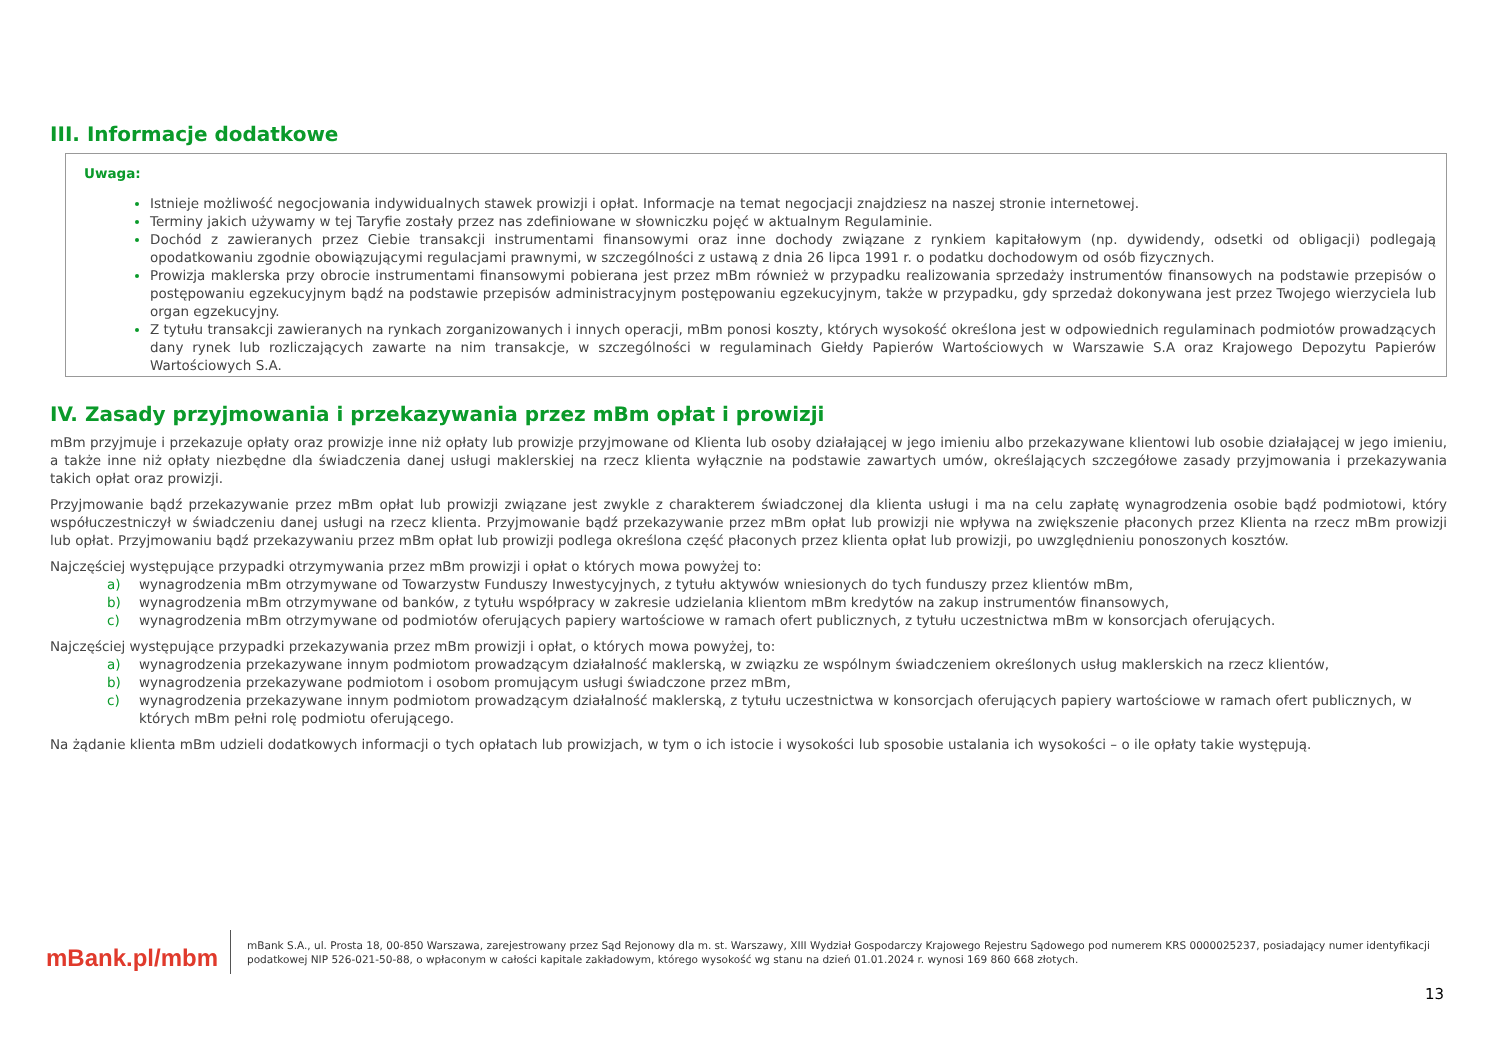III. Informacje dodatkowe
Uwaga:
Istnieje możliwość negocjowania indywidualnych stawek prowizji i opłat. Informacje na temat negocjacji znajdziesz na naszej stronie internetowej.
Terminy jakich używamy w tej Taryfie zostały przez nas zdefiniowane w słowniczku pojęć w aktualnym Regulaminie.
Dochód z zawieranych przez Ciebie transakcji instrumentami finansowymi oraz inne dochody związane z rynkiem kapitałowym (np. dywidendy, odsetki od obligacji) podlegają opodatkowaniu zgodnie obowiązującymi regulacjami prawnymi, w szczególności z ustawą z dnia 26 lipca 1991 r. o podatku dochodowym od osób fizycznych.
Prowizja maklerska przy obrocie instrumentami finansowymi pobierana jest przez mBm również w przypadku realizowania sprzedaży instrumentów finansowych na podstawie przepisów o postępowaniu egzekucyjnym bądź na podstawie przepisów administracyjnym postępowaniu egzekucyjnym, także w przypadku, gdy sprzedaż dokonywana jest przez Twojego wierzyciela lub organ egzekucyjny.
Z tytułu transakcji zawieranych na rynkach zorganizowanych i innych operacji, mBm ponosi koszty, których wysokość określona jest w odpowiednich regulaminach podmiotów prowadzących dany rynek lub rozliczających zawarte na nim transakcje, w szczególności w regulaminach Giełdy Papierów Wartościowych w Warszawie S.A oraz Krajowego Depozytu Papierów Wartościowych S.A.
IV. Zasady przyjmowania i przekazywania przez mBm opłat i prowizji
mBm przyjmuje i przekazuje opłaty oraz prowizje inne niż opłaty lub prowizje przyjmowane od Klienta lub osoby działającej w jego imieniu albo przekazywane klientowi lub osobie działającej w jego imieniu, a także inne niż opłaty niezbędne dla świadczenia danej usługi maklerskiej na rzecz klienta wyłącznie na podstawie zawartych umów, określających szczegółowe zasady przyjmowania i przekazywania takich opłat oraz prowizji.
Przyjmowanie bądź przekazywanie przez mBm opłat lub prowizji związane jest zwykle z charakterem świadczonej dla klienta usługi i ma na celu zapłatę wynagrodzenia osobie bądź podmiotowi, który współuczestniczył w świadczeniu danej usługi na rzecz klienta. Przyjmowanie bądź przekazywanie przez mBm opłat lub prowizji nie wpływa na zwiększenie płaconych przez Klienta na rzecz mBm prowizji lub opłat. Przyjmowaniu bądź przekazywaniu przez mBm opłat lub prowizji podlega określona część płaconych przez klienta opłat lub prowizji, po uwzględnieniu ponoszonych kosztów.
Najczęściej występujące przypadki otrzymywania przez mBm prowizji i opłat o których mowa powyżej to:
a) wynagrodzenia mBm otrzymywane od Towarzystw Funduszy Inwestycyjnych, z tytułu aktywów wniesionych do tych funduszy przez klientów mBm,
b) wynagrodzenia mBm otrzymywane od banków, z tytułu współpracy w zakresie udzielania klientom mBm kredytów na zakup instrumentów finansowych,
c) wynagrodzenia mBm otrzymywane od podmiotów oferujących papiery wartościowe w ramach ofert publicznych, z tytułu uczestnictwa mBm w konsorcjach oferujących.
Najczęściej występujące przypadki przekazywania przez mBm prowizji i opłat, o których mowa powyżej, to:
a) wynagrodzenia przekazywane innym podmiotom prowadzącym działalność maklerską, w związku ze wspólnym świadczeniem określonych usług maklerskich na rzecz klientów,
b) wynagrodzenia przekazywane podmiotom i osobom promującym usługi świadczone przez mBm,
c) wynagrodzenia przekazywane innym podmiotom prowadzącym działalność maklerską, z tytułu uczestnictwa w konsorcjach oferujących papiery wartościowe w ramach ofert publicznych, w których mBm pełni rolę podmiotu oferującego.
Na żądanie klienta mBm udzieli dodatkowych informacji o tych opłatach lub prowizjach, w tym o ich istocie i wysokości lub sposobie ustalania ich wysokości – o ile opłaty takie występują.
mBank.pl/mbm
mBank S.A., ul. Prosta 18, 00-850 Warszawa, zarejestrowany przez Sąd Rejonowy dla m. st. Warszawy, XIII Wydział Gospodarczy Krajowego Rejestru Sądowego pod numerem KRS 0000025237, posiadający numer identyfikacji podatkowej NIP 526-021-50-88, o wpłaconym w całości kapitale zakładowym, którego wysokość wg stanu na dzień 01.01.2024 r. wynosi 169 860 668 złotych.
13